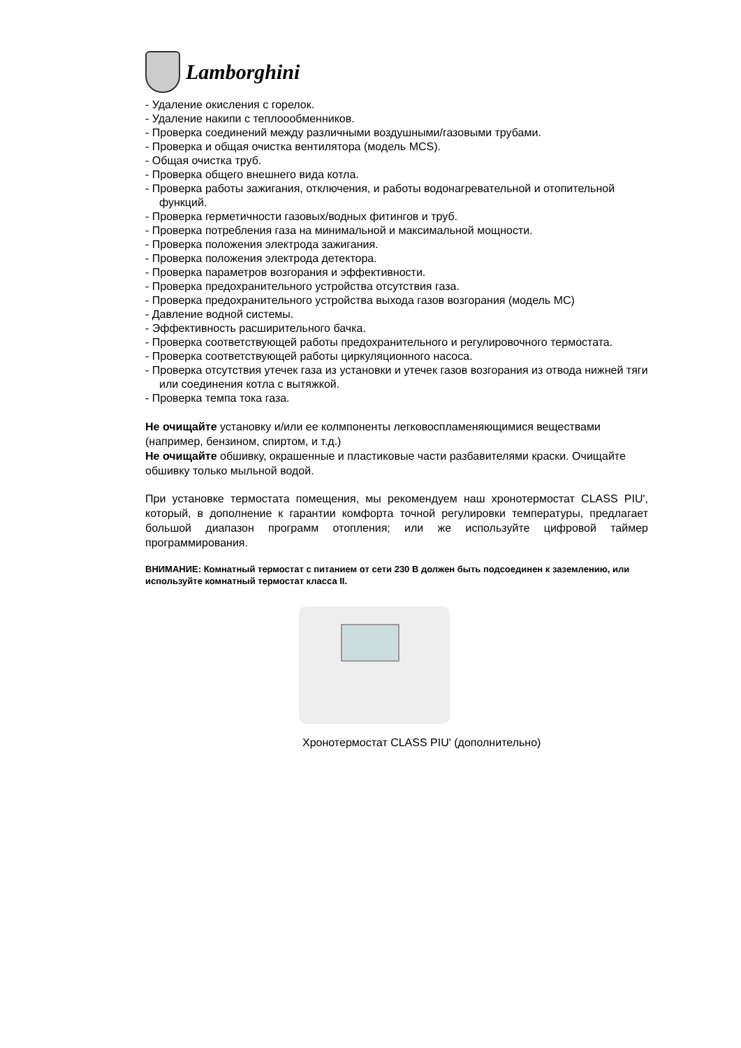Lamborghini
- Удаление окисления с горелок.
- Удаление накипи с теплоообменников.
- Проверка соединений между различными воздушными/газовыми трубами.
- Проверка и общая очистка вентилятора (модель MCS).
- Общая очистка труб.
- Проверка общего внешнего вида котла.
- Проверка работы зажигания, отключения, и работы водонагревательной и отопительной функций.
- Проверка герметичности газовых/водных фитингов и труб.
- Проверка потребления газа на минимальной и максимальной мощности.
- Проверка положения электрода зажигания.
- Проверка положения электрода детектора.
- Проверка параметров возгорания и эффективности.
- Проверка предохранительного устройства отсутствия газа.
- Проверка предохранительного устройства выхода газов возгорания (модель MC)
- Давление водной системы.
- Эффективность расширительного бачка.
- Проверка соответствующей работы предохранительного и регулировочного термостата.
- Проверка соответствующей работы циркуляционного насоса.
- Проверка отсутствия утечек газа из установки и утечек газов возгорания из отвода нижней тяги или соединения котла с вытяжкой.
- Проверка темпа тока газа.
Не очищайте установку и/или ее колмпоненты легковоспламеняющимися веществами (например, бензином, спиртом, и т.д.)
Не очищайте обшивку, окрашенные и пластиковые части разбавителями краски. Очищайте обшивку только мыльной водой.
При установке термостата помещения, мы рекомендуем наш хронотермостат CLASS PIU', который, в дополнение к гарантии комфорта точной регулировки температуры, предлагает большой диапазон программ отопления; или же используйте цифровой таймер программирования.
ВНИМАНИЕ: Комнатный термостат с питанием от сети 230 В должен быть подсоединен к заземлению, или используйте комнатный термостат класса II.
Хронотермостат CLASS PIU' (дополнительно)